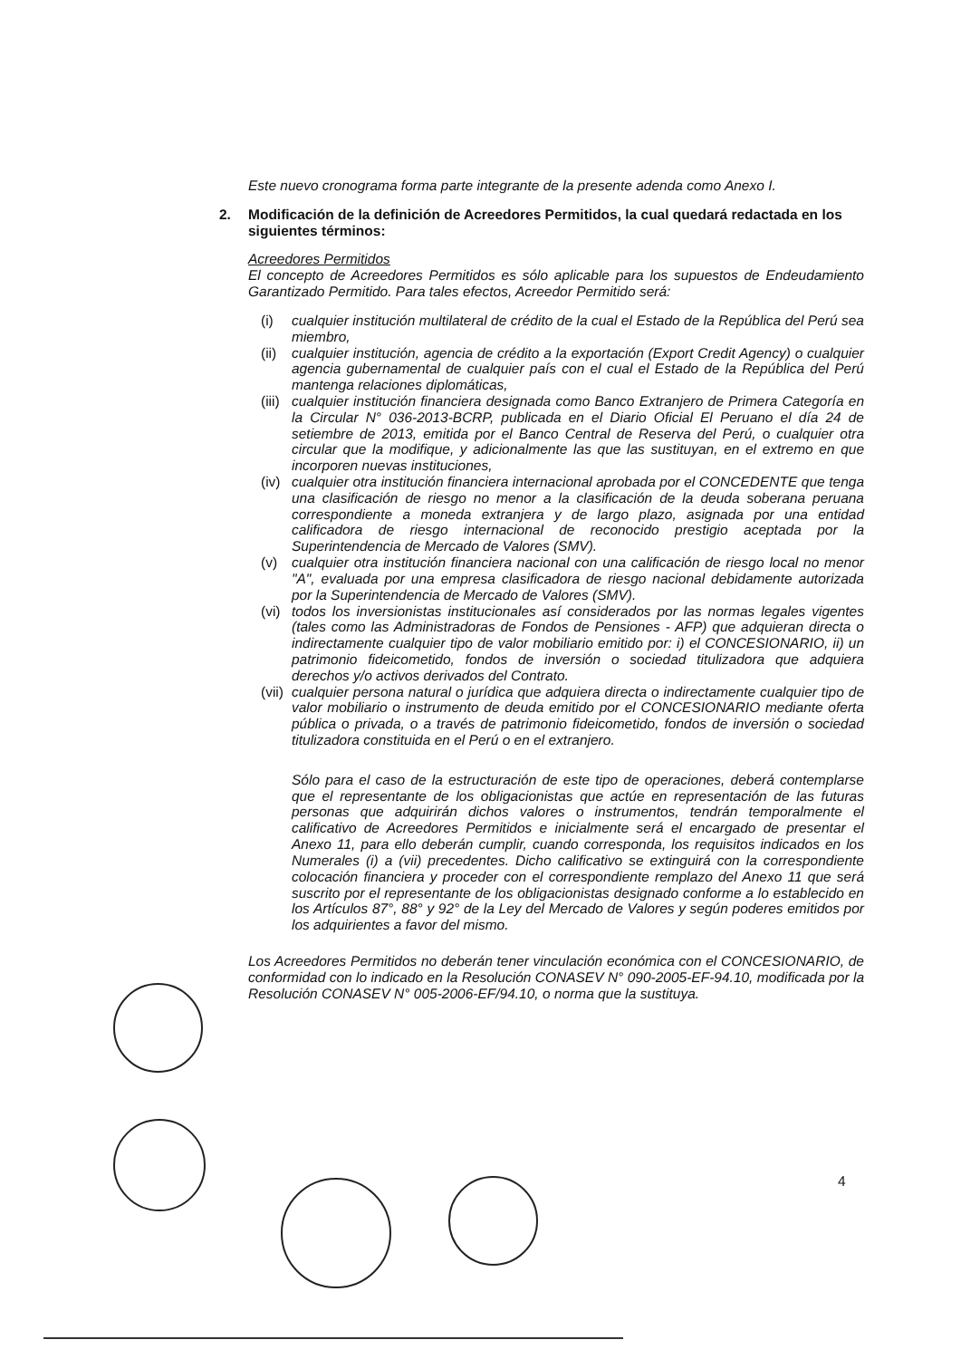Este nuevo cronograma forma parte integrante de la presente adenda como Anexo I.
2. Modificación de la definición de Acreedores Permitidos, la cual quedará redactada en los siguientes términos:
Acreedores Permitidos
El concepto de Acreedores Permitidos es sólo aplicable para los supuestos de Endeudamiento Garantizado Permitido. Para tales efectos, Acreedor Permitido será:
(i) cualquier institución multilateral de crédito de la cual el Estado de la República del Perú sea miembro,
(ii) cualquier institución, agencia de crédito a la exportación (Export Credit Agency) o cualquier agencia gubernamental de cualquier país con el cual el Estado de la República del Perú mantenga relaciones diplomáticas,
(iii) cualquier institución financiera designada como Banco Extranjero de Primera Categoría en la Circular N° 036-2013-BCRP, publicada en el Diario Oficial El Peruano el día 24 de setiembre de 2013, emitida por el Banco Central de Reserva del Perú, o cualquier otra circular que la modifique, y adicionalmente las que las sustituyan, en el extremo en que incorporen nuevas instituciones,
(iv) cualquier otra institución financiera internacional aprobada por el CONCEDENTE que tenga una clasificación de riesgo no menor a la clasificación de la deuda soberana peruana correspondiente a moneda extranjera y de largo plazo, asignada por una entidad calificadora de riesgo internacional de reconocido prestigio aceptada por la Superintendencia de Mercado de Valores (SMV).
(v) cualquier otra institución financiera nacional con una calificación de riesgo local no menor "A", evaluada por una empresa clasificadora de riesgo nacional debidamente autorizada por la Superintendencia de Mercado de Valores (SMV).
(vi) todos los inversionistas institucionales así considerados por las normas legales vigentes (tales como las Administradoras de Fondos de Pensiones - AFP) que adquieran directa o indirectamente cualquier tipo de valor mobiliario emitido por: i) el CONCESIONARIO, ii) un patrimonio fideicometido, fondos de inversión o sociedad titulizadora que adquiera derechos y/o activos derivados del Contrato.
(vii) cualquier persona natural o jurídica que adquiera directa o indirectamente cualquier tipo de valor mobiliario o instrumento de deuda emitido por el CONCESIONARIO mediante oferta pública o privada, o a través de patrimonio fideicometido, fondos de inversión o sociedad titulizadora constituida en el Perú o en el extranjero.
Sólo para el caso de la estructuración de este tipo de operaciones, deberá contemplarse que el representante de los obligacionistas que actúe en representación de las futuras personas que adquirirán dichos valores o instrumentos, tendrán temporalmente el calificativo de Acreedores Permitidos e inicialmente será el encargado de presentar el Anexo 11, para ello deberán cumplir, cuando corresponda, los requisitos indicados en los Numerales (i) a (vii) precedentes. Dicho calificativo se extinguirá con la correspondiente colocación financiera y proceder con el correspondiente remplazo del Anexo 11 que será suscrito por el representante de los obligacionistas designado conforme a lo establecido en los Artículos 87°, 88° y 92° de la Ley del Mercado de Valores y según poderes emitidos por los adquirientes a favor del mismo.
Los Acreedores Permitidos no deberán tener vinculación económica con el CONCESIONARIO, de conformidad con lo indicado en la Resolución CONASEV N° 090-2005-EF-94.10, modificada por la Resolución CONASEV N° 005-2006-EF/94.10, o norma que la sustituya.
4